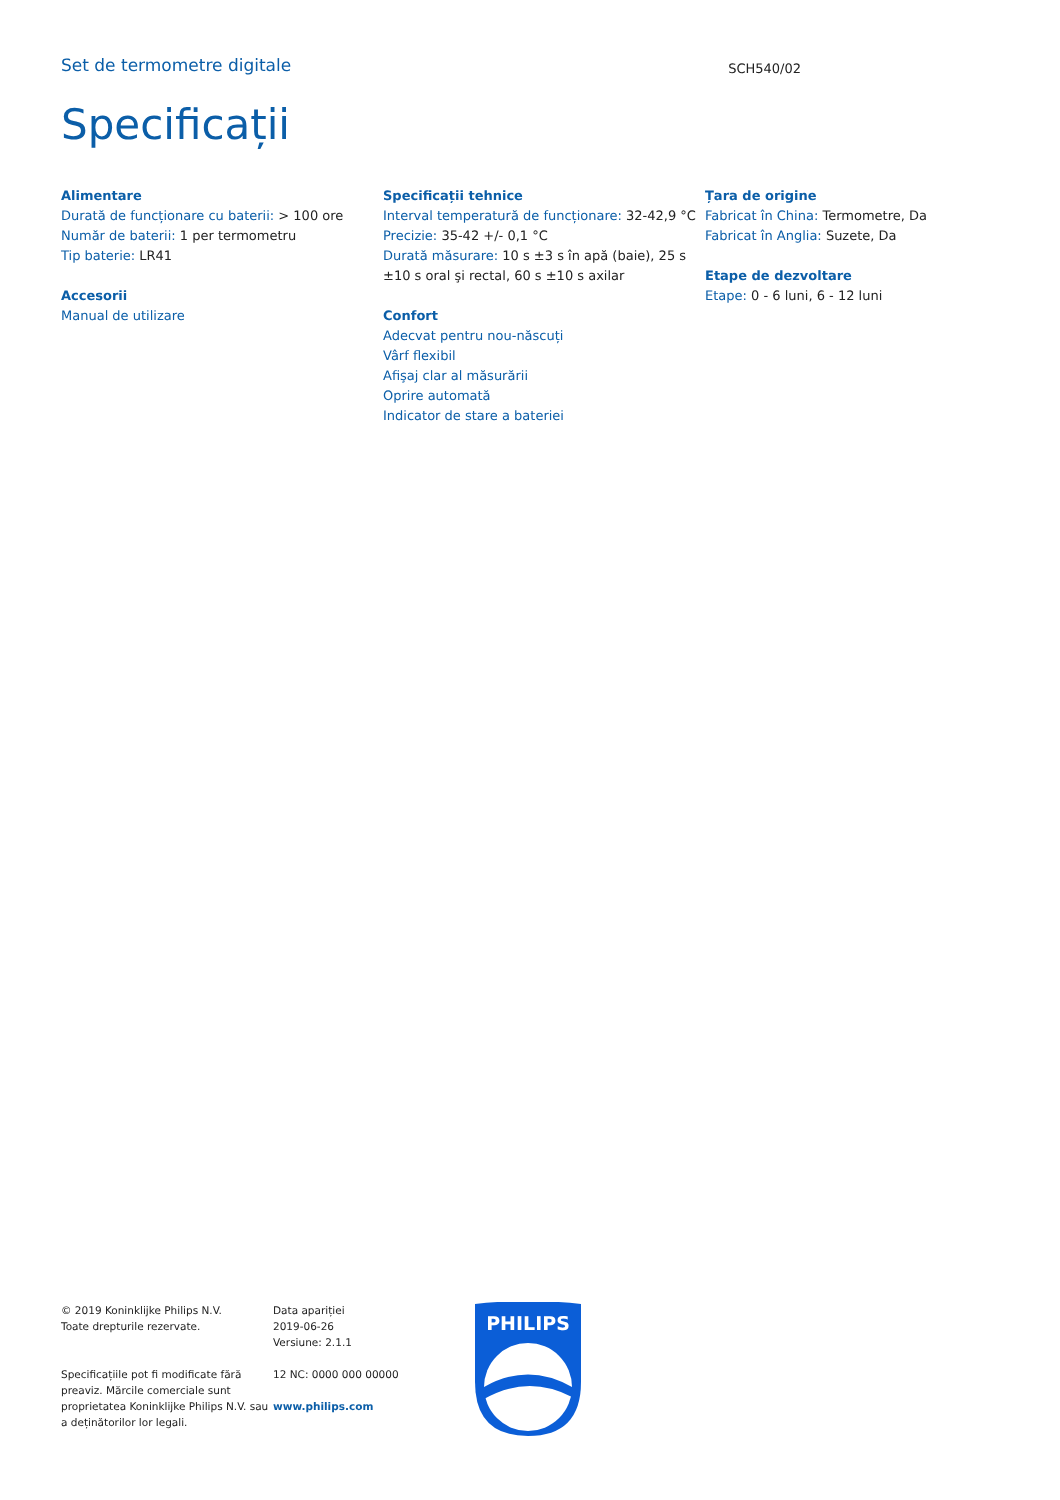Set de termometre digitale
SCH540/02
Specificații
Alimentare
Durată de funcționare cu baterii: > 100 ore
Număr de baterii: 1 per termometru
Tip baterie: LR41
Accesorii
Manual de utilizare
Specificații tehnice
Interval temperatură de funcționare: 32-42,9 °C
Precizie: 35-42 +/- 0,1 °C
Durată măsurare: 10 s ±3 s în apă (baie), 25 s ±10 s oral şi rectal, 60 s ±10 s axilar
Confort
Adecvat pentru nou-născuți
Vârf flexibil
Afişaj clar al măsurării
Oprire automată
Indicator de stare a bateriei
Țara de origine
Fabricat în China: Termometre, Da
Fabricat în Anglia: Suzete, Da
Etape de dezvoltare
Etape: 0 - 6 luni, 6 - 12 luni
© 2019 Koninklijke Philips N.V.
Toate drepturile rezervate.
Specificațiile pot fi modificate fără preaviz. Mărcile comerciale sunt proprietatea Koninklijke Philips N.V. sau a deținătorilor lor legali.
Data apariției
2019-06-26
Versiune: 2.1.1
12 NC: 0000 000 00000
www.philips.com
PHILIPS